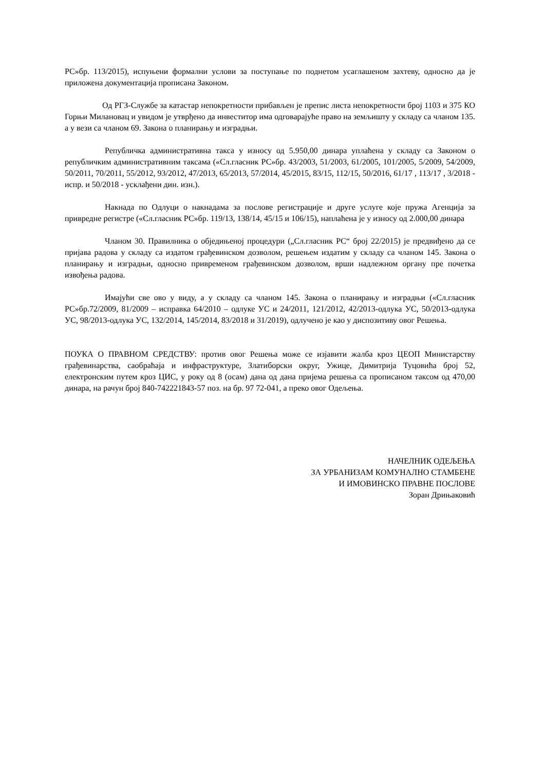РС»бр. 113/2015), испуњени формални услови за поступање по поднетом усаглашеном захтеву, односно да је приложена документација прописана Законом.
Од РГЗ-Службе за катастар непокретности прибављен је препис листа непокретности број 1103 и 375 КО Горњи Милановац и увидом је утврђено да инвеститор има одговарајуће право на земљишту у складу са чланом 135. а у вези са чланом 69. Закона о планирању и изградњи.
Републичка административна такса у износу од 5.950,00 динара уплаћена у складу са Законом о републичким административним таксама («Сл.гласник РС»бр. 43/2003, 51/2003, 61/2005, 101/2005, 5/2009, 54/2009, 50/2011, 70/2011, 55/2012, 93/2012, 47/2013, 65/2013, 57/2014, 45/2015, 83/15, 112/15, 50/2016, 61/17 , 113/17 , 3/2018 - испр. и 50/2018 - усклађени дин. изн.).
Накнада по Одлуци о накнадама за послове регистрације и друге услуге које пружа Агенција за привредне регистре («Сл.гласник РС»бр. 119/13, 138/14, 45/15 и 106/15), наплаћена је у износу од 2.000,00 динара
Чланом 30. Правилника о обједињеној процедури („Сл.гласник РС“ број 22/2015) је предвиђено да се пријава радова у складу са издатом грађевинском дозволом, решењем издатим у складу са чланом 145. Закона о планирању и изградњи, односно привременом грађевинском дозволом, врши надлежном органу пре почетка извођења радова.
Имајући све ово у виду, а у складу са чланом 145. Закона о планирању и изградњи («Сл.гласник РС»бр.72/2009, 81/2009 – исправка 64/2010 – одлуке УС и 24/2011, 121/2012, 42/2013-одлука УС, 50/2013-одлука УС, 98/2013-одлука УС, 132/2014, 145/2014, 83/2018 и 31/2019), одлучено је као у диспозитиву овог Решења.
ПОУКА О ПРАВНОМ СРЕДСТВУ: против овог Решења може се изјавити жалба кроз ЦЕОП Министарству грађевинарства, саобраћаја и инфраструктуре, Златиборски округ, Ужице, Димитрија Туцовића број 52, електронским путем кроз ЦИС, у року од 8 (осам) дана од дана пријема решења са прописаном таксом од 470,00 динара, на рачун број 840-742221843-57 поз. на бр. 97 72-041, а преко овог Одељења.
НАЧЕЛНИК ОДЕЉЕЊА
ЗА УРБАНИЗАМ КОМУНАЛНО СТАМБЕНЕ
И ИМОВИНСКО ПРАВНЕ ПОСЛОВЕ
Зоран Дрињаковић